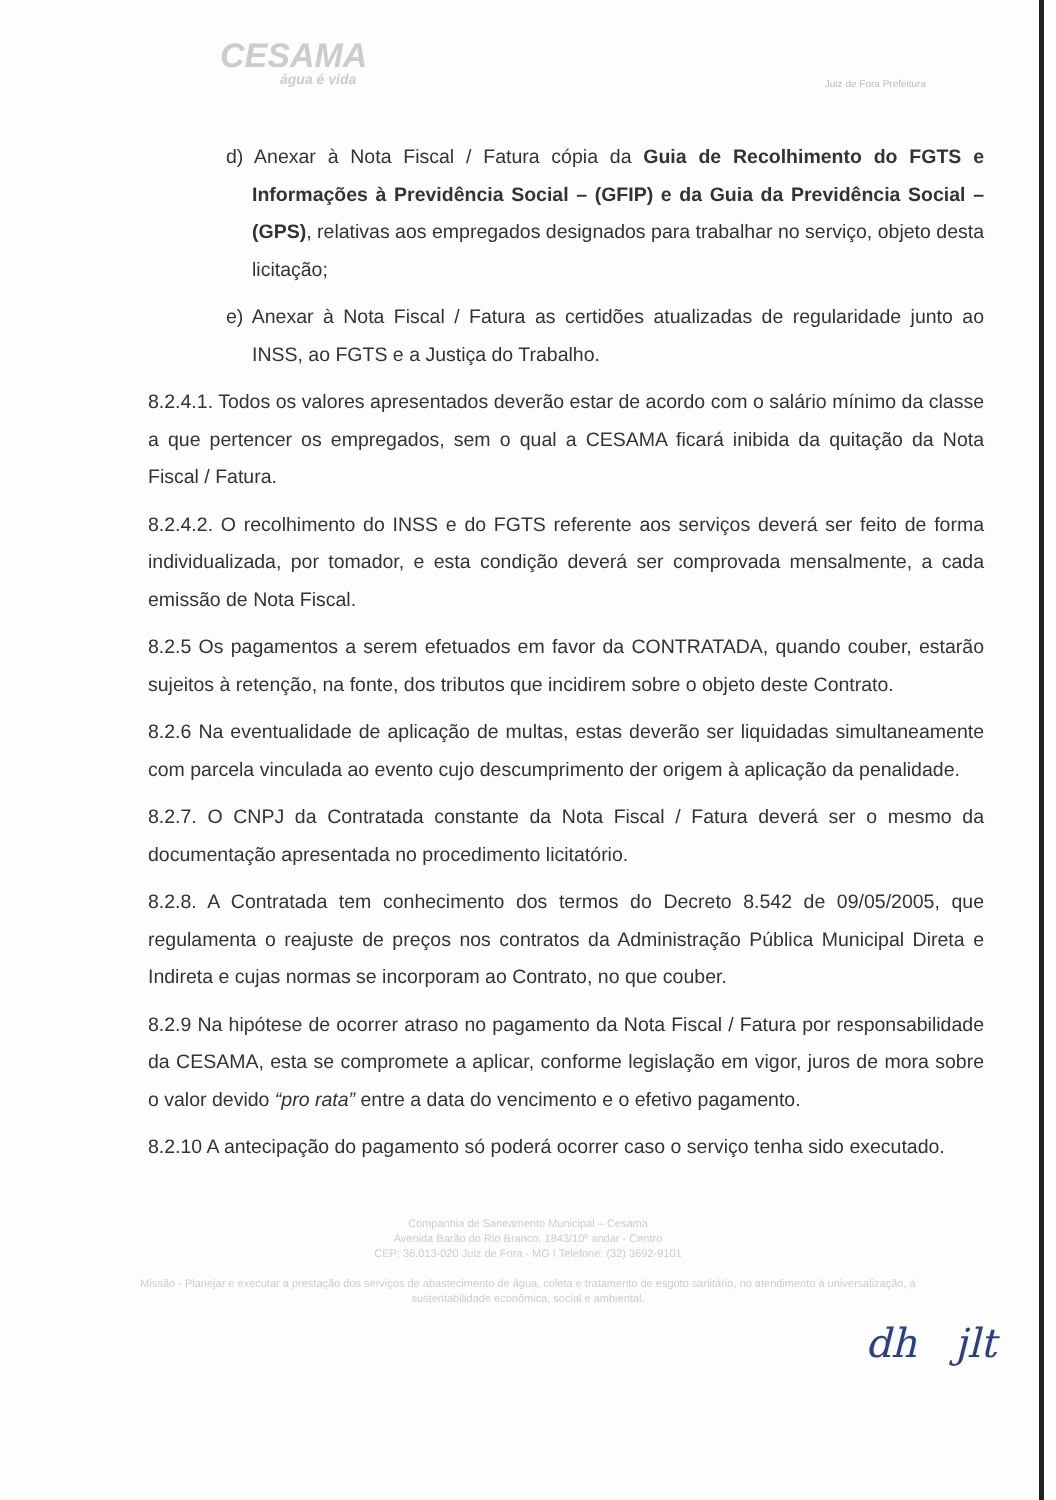CESAMA
água é vida
Juiz de Fora Prefeitura
d) Anexar à Nota Fiscal / Fatura cópia da Guia de Recolhimento do FGTS e Informações à Previdência Social – (GFIP) e da Guia da Previdência Social – (GPS), relativas aos empregados designados para trabalhar no serviço, objeto desta licitação;
e) Anexar à Nota Fiscal / Fatura as certidões atualizadas de regularidade junto ao INSS, ao FGTS e a Justiça do Trabalho.
8.2.4.1. Todos os valores apresentados deverão estar de acordo com o salário mínimo da classe a que pertencer os empregados, sem o qual a CESAMA ficará inibida da quitação da Nota Fiscal / Fatura.
8.2.4.2. O recolhimento do INSS e do FGTS referente aos serviços deverá ser feito de forma individualizada, por tomador, e esta condição deverá ser comprovada mensalmente, a cada emissão de Nota Fiscal.
8.2.5 Os pagamentos a serem efetuados em favor da CONTRATADA, quando couber, estarão sujeitos à retenção, na fonte, dos tributos que incidirem sobre o objeto deste Contrato.
8.2.6 Na eventualidade de aplicação de multas, estas deverão ser liquidadas simultaneamente com parcela vinculada ao evento cujo descumprimento der origem à aplicação da penalidade.
8.2.7. O CNPJ da Contratada constante da Nota Fiscal / Fatura deverá ser o mesmo da documentação apresentada no procedimento licitatório.
8.2.8. A Contratada tem conhecimento dos termos do Decreto 8.542 de 09/05/2005, que regulamenta o reajuste de preços nos contratos da Administração Pública Municipal Direta e Indireta e cujas normas se incorporam ao Contrato, no que couber.
8.2.9 Na hipótese de ocorrer atraso no pagamento da Nota Fiscal / Fatura por responsabilidade da CESAMA, esta se compromete a aplicar, conforme legislação em vigor, juros de mora sobre o valor devido “pro rata” entre a data do vencimento e o efetivo pagamento.
8.2.10 A antecipação do pagamento só poderá ocorrer caso o serviço tenha sido executado.
Companhia de Saneamento Municipal – Cesama
Avenida Barão do Rio Branco, 1843/10º andar - Centro
CEP: 36.013-020 Juiz de Fora - MG I Telefone: (32) 3692-9101
Missão - Planejar e executar a prestação dos serviços de abastecimento de água, coleta e tratamento de esgoto sanitário, no atendimento à universalização, à sustentabilidade econômica, social e ambiental.
dh jlt